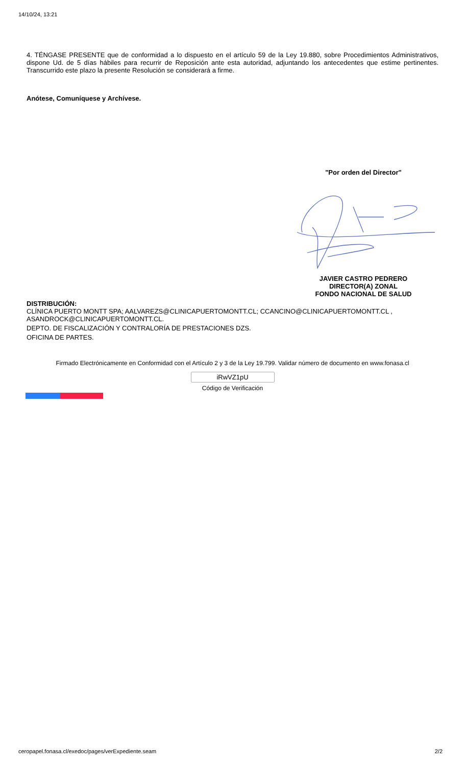14/10/24, 13:21
4. TÉNGASE PRESENTE que de conformidad a lo dispuesto en el artículo 59 de la Ley 19.880, sobre Procedimientos Administrativos, dispone Ud. de 5 días hábiles para recurrir de Reposición ante esta autoridad, adjuntando los antecedentes que estime pertinentes. Transcurrido este plazo la presente Resolución se considerará a firme.
Anótese, Comuníquese y Archívese.
"Por orden del Director"
JAVIER CASTRO PEDRERO
DIRECTOR(A) ZONAL
FONDO NACIONAL DE SALUD
DISTRIBUCIÓN:
CLÍNICA PUERTO MONTT SPA; AALVAREZS@CLINICAPUERTOMONTT.CL; CCANCINO@CLINICAPUERTOMONTT.CL , ASANDROCK@CLINICAPUERTOMONTT.CL.
DEPTO. DE FISCALIZACIÓN Y CONTRALORÍA DE PRESTACIONES DZS.
OFICINA DE PARTES.
Firmado Electrónicamente en Conformidad con el Artículo 2 y 3 de la Ley 19.799. Validar número de documento en www.fonasa.cl
iRwVZ1pU
Código de Verificación
ceropapel.fonasa.cl/exedoc/pages/verExpediente.seam 2/2